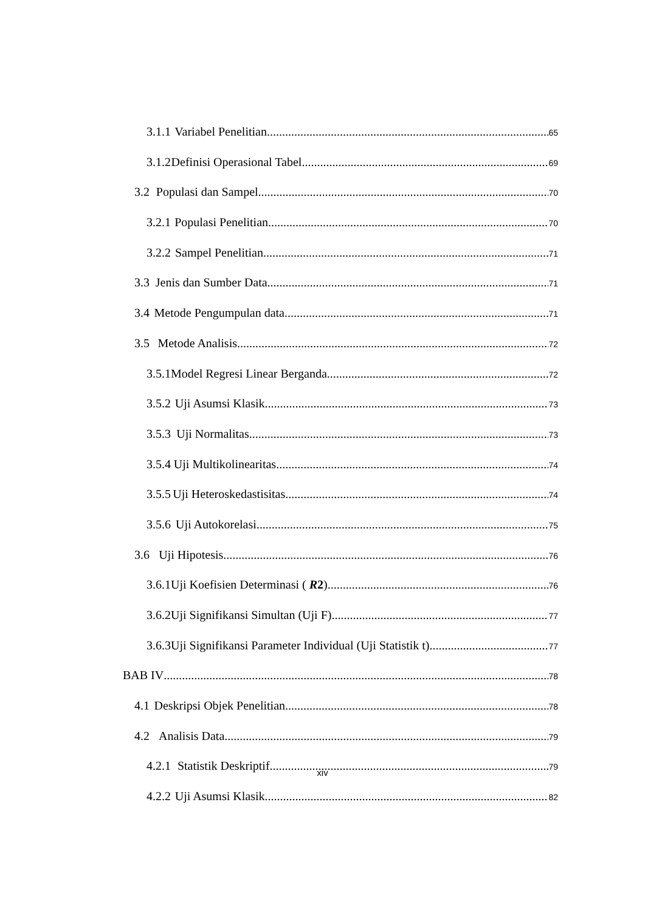3.1.1 Variabel Penelitian 65
3.1.2 Definisi Operasional Tabel 69
3.2 Populasi dan Sampel 70
3.2.1 Populasi Penelitian 70
3.2.2 Sampel Penelitian 71
3.3 Jenis dan Sumber Data 71
3.4 Metode Pengumpulan data 71
3.5 Metode Analisis 72
3.5.1 Model Regresi Linear Berganda 72
3.5.2 Uji Asumsi Klasik 73
3.5.3 Uji Normalitas 73
3.5.4 Uji Multikolinearitas 74
3.5.5 Uji Heteroskedastisitas 74
3.5.6 Uji Autokorelasi 75
3.6 Uji Hipotesis 76
3.6.1 Uji Koefisien Determinasi ( R2) 76
3.6.2 Uji Signifikansi Simultan (Uji F) 77
3.6.3 Uji Signifikansi Parameter Individual (Uji Statistik t) 77
BAB IV 78
4.1 Deskripsi Objek Penelitian 78
4.2 Analisis Data 79
4.2.1 Statistik Deskriptif 79
4.2.2 Uji Asumsi Klasik 82
xiv